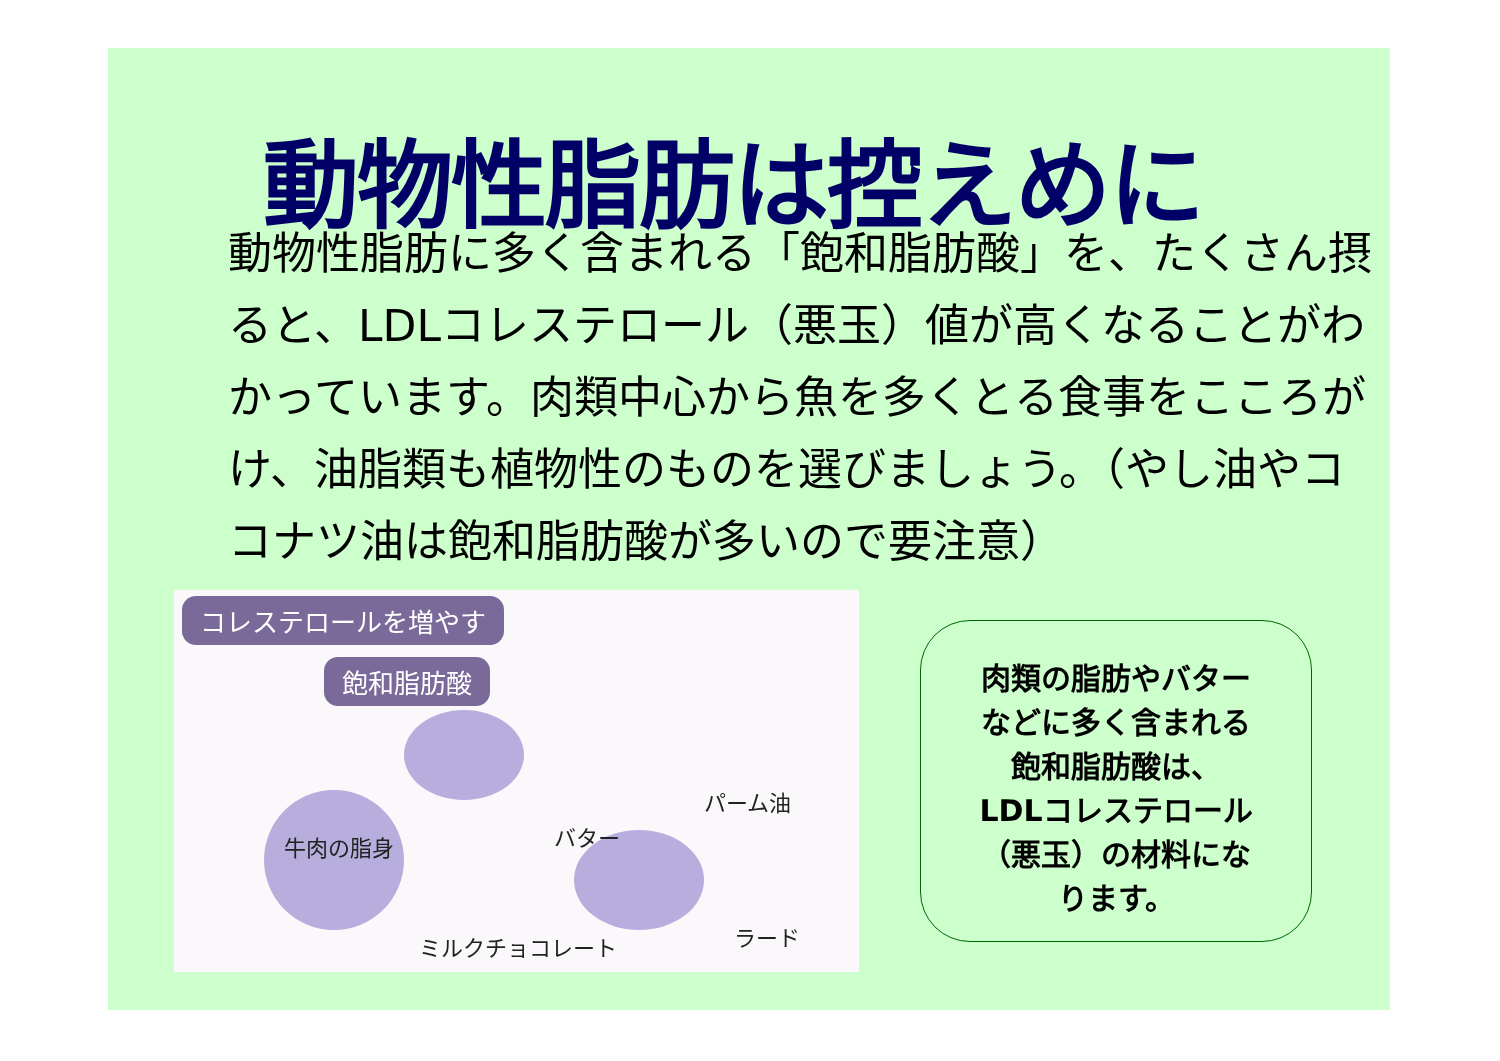動物性脂肪は控えめに
動物性脂肪に多く含まれる「飽和脂肪酸」を、たくさん摂ると、LDLコレステロール（悪玉）値が高くなることがわかっています。肉類中心から魚を多くとる食事をこころがけ、油脂類も植物性のものを選びましょう。（やし油やココナツ油は飽和脂肪酸が多いので要注意）
コレステロールを増やす
飽和脂肪酸
牛肉の脂身 バター
パーム油
ミルクチョコレート ラード
肉類の脂肪やバター
などに多く含まれる
飽和脂肪酸は、
LDLコレステロール
（悪玉）の材料にな
ります。